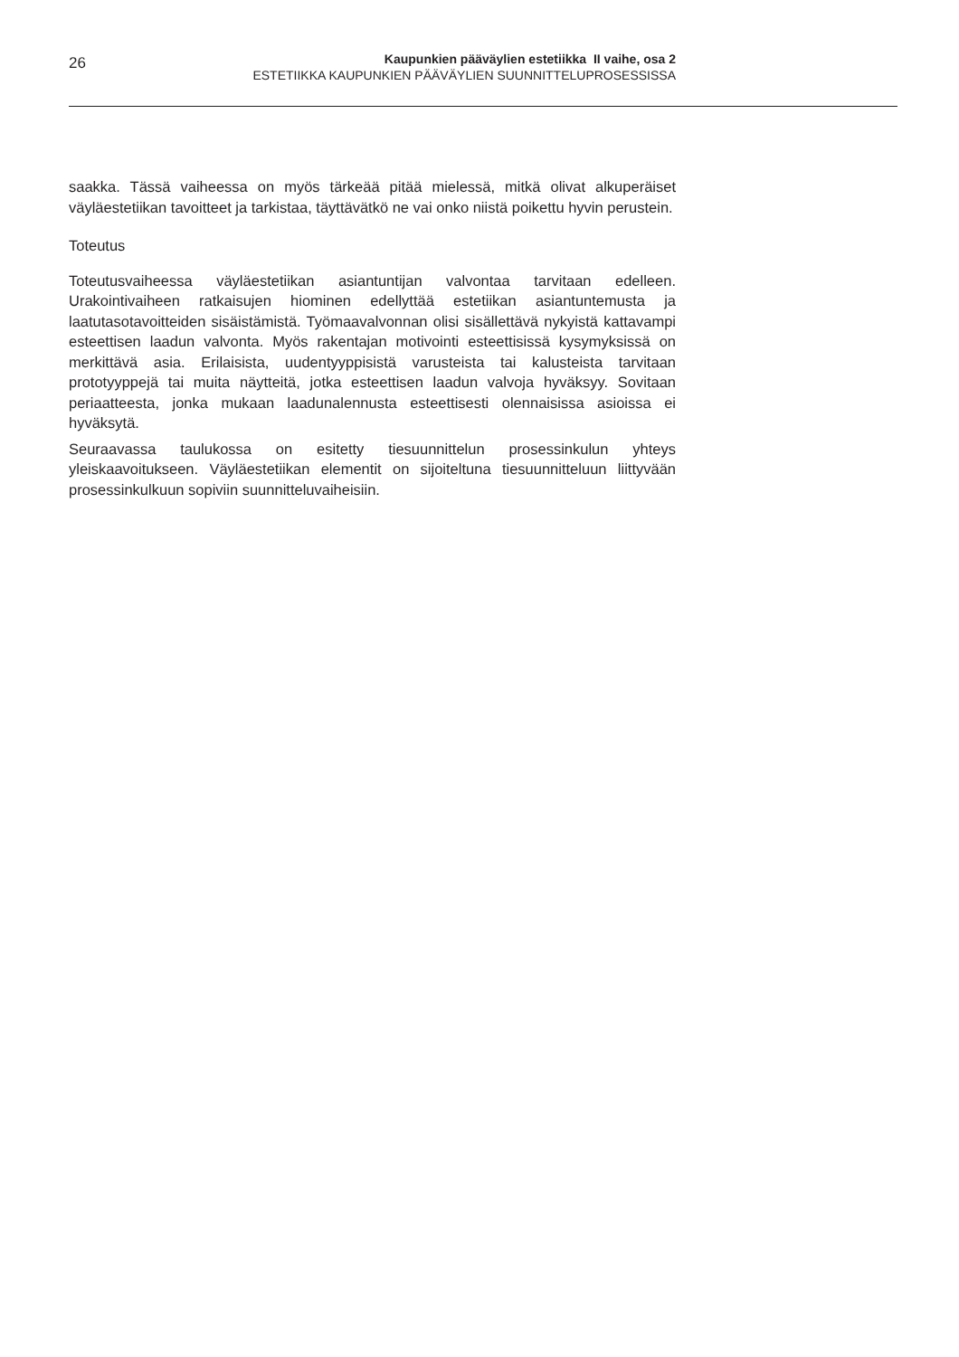26
Kaupunkien pääväylien estetiikka II vaihe, osa 2
ESTETIIKKA KAUPUNKIEN PÄÄVÄYLIEN SUUNNITTELUPROSESSISSA
saakka. Tässä vaiheessa on myös tärkeää pitää mielessä, mitkä olivat alkuperäiset väyläestetiikan tavoitteet ja tarkistaa, täyttävätkö ne vai onko niistä poikettu hyvin perustein.
Toteutus
Toteutusvaiheessa väyläestetiikan asiantuntijan valvontaa tarvitaan edelleen. Urakointivaiheen ratkaisujen hiominen edellyttää estetiikan asiantuntemusta ja laatutasotavoitteiden sisäistämistä. Työmaavalvonnan olisi sisällettävä nykyistä kattavampi esteettisen laadun valvonta. Myös rakentajan motivointi esteettisissä kysymyksissä on merkittävä asia. Erilaisista, uudentyyppisistä varusteista tai kalusteista tarvitaan prototyyppejä tai muita näytteitä, jotka esteettisen laadun valvoja hyväksyy. Sovitaan periaatteesta, jonka mukaan laadunalennusta esteettisesti olennaisissa asioissa ei hyväksytä.
Seuraavassa taulukossa on esitetty tiesuunnittelun prosessinkulun yhteys yleiskaavoitukseen. Väyläestetiikan elementit on sijoiteltuna tiesuunnitteluun liittyvään prosessinkulkuun sopiviin suunnitteluvaiheisiin.